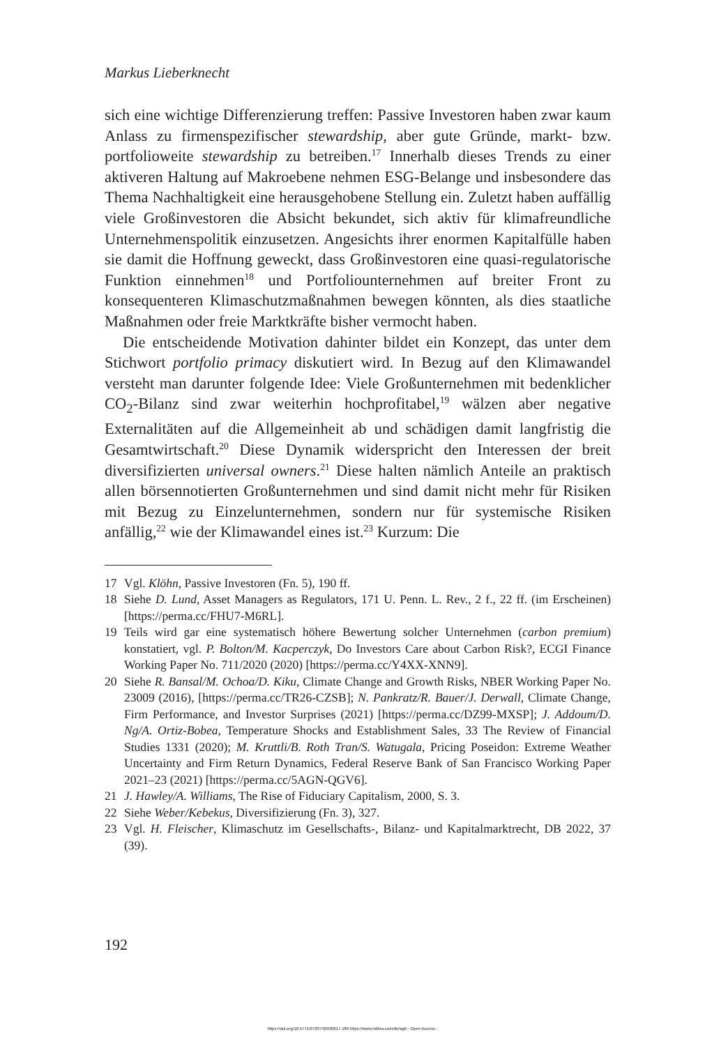Markus Lieberknecht
sich eine wichtige Differenzierung treffen: Passive Investoren haben zwar kaum Anlass zu firmenspezifischer stewardship, aber gute Gründe, markt- bzw. portfolioweite stewardship zu betreiben.<sup>17</sup> Innerhalb dieses Trends zu einer aktiveren Haltung auf Makroebene nehmen ESG-Belange und insbesondere das Thema Nachhaltigkeit eine herausgehobene Stellung ein. Zuletzt haben auffällig viele Großinvestoren die Absicht bekundet, sich aktiv für klimafreundliche Unternehmenspolitik einzusetzen. Angesichts ihrer enormen Kapitalfülle haben sie damit die Hoffnung geweckt, dass Großinvestoren eine quasi-regulatorische Funktion einnehmen<sup>18</sup> und Portfoliounternehmen auf breiter Front zu konsequenteren Klimaschutzmaßnahmen bewegen könnten, als dies staatliche Maßnahmen oder freie Marktkräfte bisher vermocht haben.
Die entscheidende Motivation dahinter bildet ein Konzept, das unter dem Stichwort portfolio primacy diskutiert wird. In Bezug auf den Klimawandel versteht man darunter folgende Idee: Viele Großunternehmen mit bedenklicher CO<sub>2</sub>-Bilanz sind zwar weiterhin hochprofitabel,<sup>19</sup> wälzen aber negative Externalitäten auf die Allgemeinheit ab und schädigen damit langfristig die Gesamtwirtschaft.<sup>20</sup> Diese Dynamik widerspricht den Interessen der breit diversifizierten universal owners.<sup>21</sup> Diese halten nämlich Anteile an praktisch allen börsennotierten Großunternehmen und sind damit nicht mehr für Risiken mit Bezug zu Einzelunternehmen, sondern nur für systemische Risiken anfällig,<sup>22</sup> wie der Klimawandel eines ist.<sup>23</sup> Kurzum: Die
17 Vgl. Klöhn, Passive Investoren (Fn. 5), 190 ff.
18 Siehe D. Lund, Asset Managers as Regulators, 171 U. Penn. L. Rev., 2 f., 22 ff. (im Erscheinen) [https://perma.cc/FHU7-M6RL].
19 Teils wird gar eine systematisch höhere Bewertung solcher Unternehmen (carbon premium) konstatiert, vgl. P. Bolton/M. Kacperczyk, Do Investors Care about Carbon Risk?, ECGI Finance Working Paper No. 711/2020 (2020) [https://perma.cc/Y4XX-XNN9].
20 Siehe R. Bansal/M. Ochoa/D. Kiku, Climate Change and Growth Risks, NBER Working Paper No. 23009 (2016), [https://perma.cc/TR26-CZSB]; N. Pankratz/R. Bauer/J. Derwall, Climate Change, Firm Performance, and Investor Surprises (2021) [https://perma.cc/DZ99-MXSP]; J. Addoum/D. Ng/A. Ortiz-Bobea, Temperature Shocks and Establishment Sales, 33 The Review of Financial Studies 1331 (2020); M. Kruttli/B. Roth Tran/S. Watugala, Pricing Poseidon: Extreme Weather Uncertainty and Firm Return Dynamics, Federal Reserve Bank of San Francisco Working Paper 2021–23 (2021) [https://perma.cc/5AGN-QGV6].
21 J. Hawley/A. Williams, The Rise of Fiduciary Capitalism, 2000, S. 3.
22 Siehe Weber/Kebekus, Diversifizierung (Fn. 3), 327.
23 Vgl. H. Fleischer, Klimaschutz im Gesellschafts-, Bilanz- und Kapitalmarktrecht, DB 2022, 37 (39).
192
https://doi.org/10.5771/9783748936817-189 https://www.inlibra.com/de/agb - Open Access -